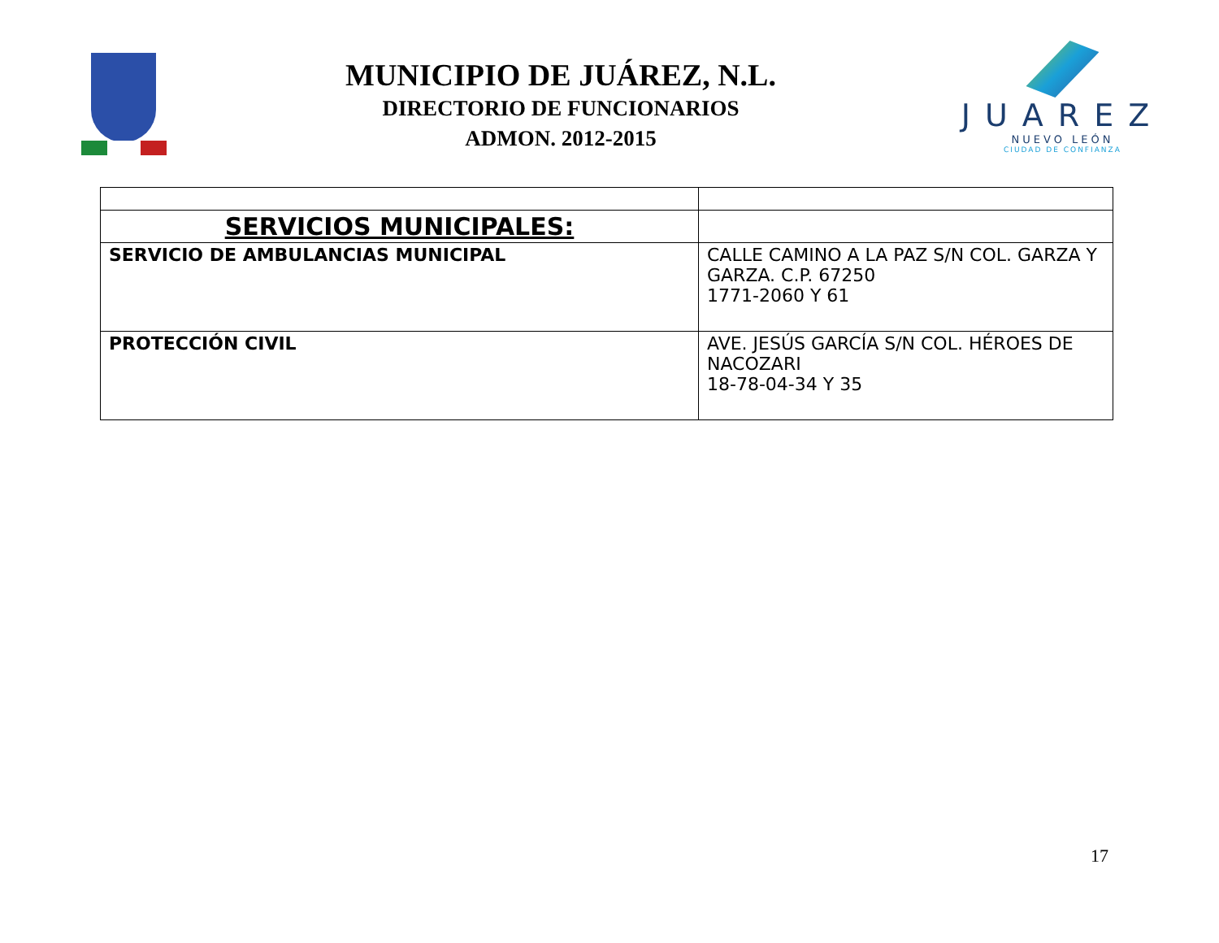MUNICIPIO DE JUÁREZ, N.L.
DIRECTORIO DE FUNCIONARIOS
ADMON. 2012-2015
JUAREZ
NUEVO LEÓN
CIUDAD DE CONFIANZA
| SERVICIOS MUNICIPALES: | |
| SERVICIO DE AMBULANCIAS MUNICIPAL | CALLE CAMINO A LA PAZ S/N COL. GARZA Y GARZA. C.P. 67250 1771-2060 Y 61 |
| PROTECCIÓN CIVIL | AVE. JESÚS GARCÍA S/N COL. HÉROES DE NACOZARI 18-78-04-34 Y 35 |
17